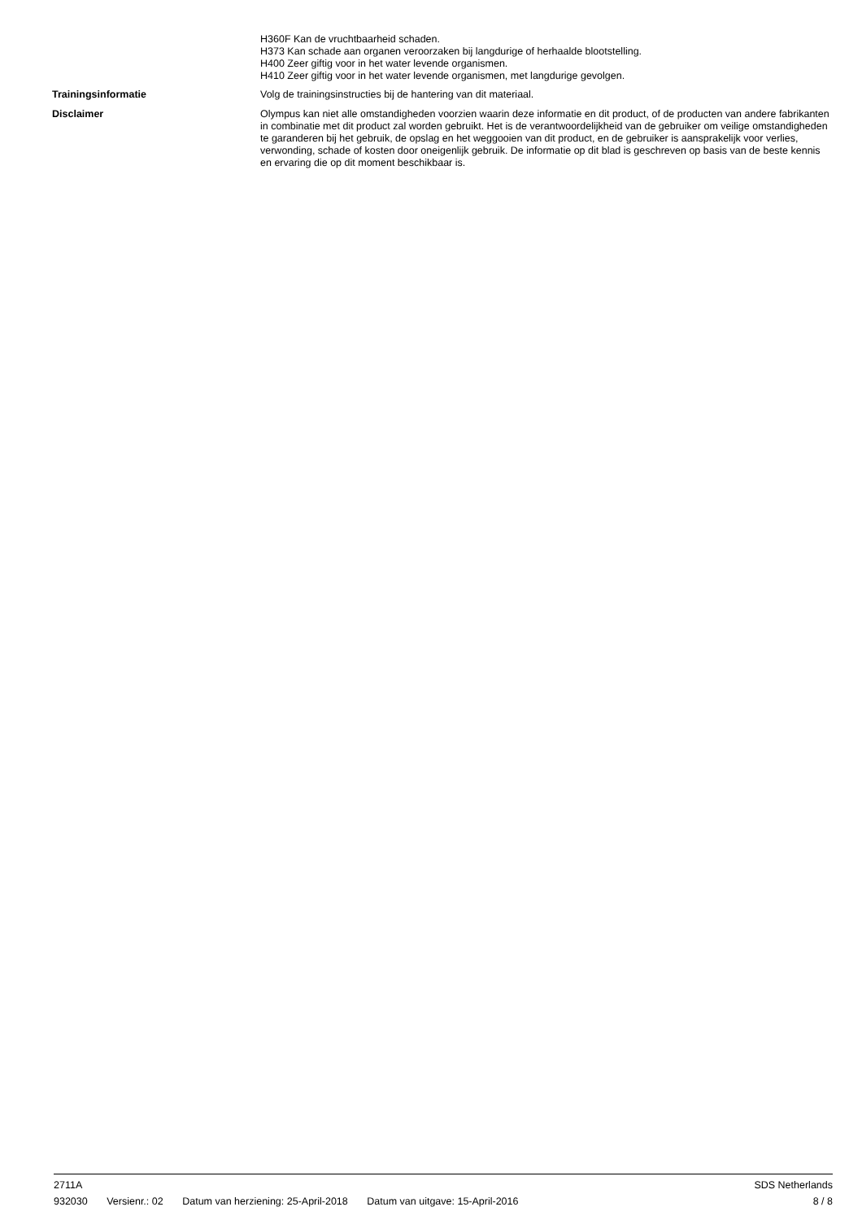H360F Kan de vruchtbaarheid schaden.
H373 Kan schade aan organen veroorzaken bij langdurige of herhaalde blootstelling.
H400 Zeer giftig voor in het water levende organismen.
H410 Zeer giftig voor in het water levende organismen, met langdurige gevolgen.
Trainingsinformatie
Volg de trainingsinstructies bij de hantering van dit materiaal.
Disclaimer
Olympus kan niet alle omstandigheden voorzien waarin deze informatie en dit product, of de producten van andere fabrikanten in combinatie met dit product zal worden gebruikt. Het is de verantwoordelijkheid van de gebruiker om veilige omstandigheden te garanderen bij het gebruik, de opslag en het weggooien van dit product, en de gebruiker is aansprakelijk voor verlies, verwonding, schade of kosten door oneigenlijk gebruik. De informatie op dit blad is geschreven op basis van de beste kennis en ervaring die op dit moment beschikbaar is.
2711A SDS Netherlands
932030 Versienr.: 02 Datum van herziening: 25-April-2018 Datum van uitgave: 15-April-2016 8 / 8